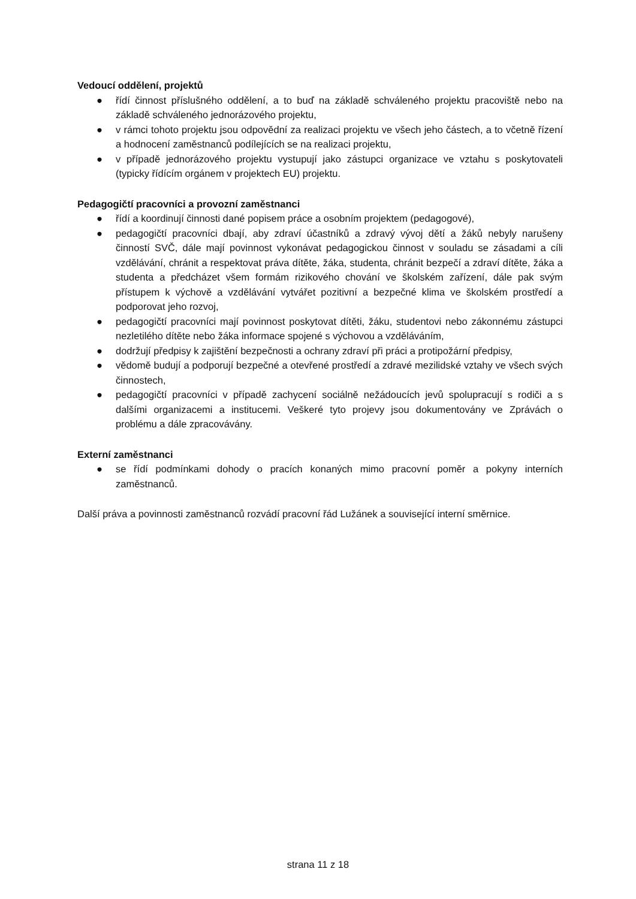Vedoucí oddělení, projektů
● řídí činnost příslušného oddělení, a to buď na základě schváleného projektu pracoviště nebo na základě schváleného jednorázového projektu,
● v rámci tohoto projektu jsou odpovědní za realizaci projektu ve všech jeho částech, a to včetně řízení a hodnocení zaměstnanců podílejících se na realizaci projektu,
● v případě jednorázového projektu vystupují jako zástupci organizace ve vztahu s poskytovateli (typicky řídícím orgánem v projektech EU) projektu.
Pedagogičtí pracovníci a provozní zaměstnanci
● řídí a koordinují činnosti dané popisem práce a osobním projektem (pedagogové),
● pedagogičtí pracovníci dbají, aby zdraví účastníků a zdravý vývoj dětí a žáků nebyly narušeny činností SVČ, dále mají povinnost vykonávat pedagogickou činnost v souladu se zásadami a cíli vzdělávání, chránit a respektovat práva dítěte, žáka, studenta, chránit bezpečí a zdraví dítěte, žáka a studenta a předcházet všem formám rizikového chování ve školském zařízení, dále pak svým přístupem k výchově a vzdělávání vytvářet pozitivní a bezpečné klima ve školském prostředí a podporovat jeho rozvoj,
● pedagogičtí pracovníci mají povinnost poskytovat dítěti, žáku, studentovi nebo zákonnému zástupci nezletilého dítěte nebo žáka informace spojené s výchovou a vzděláváním,
● dodržují předpisy k zajištění bezpečnosti a ochrany zdraví při práci a protipožární předpisy,
● vědomě budují a podporují bezpečné a otevřené prostředí a zdravé mezilidské vztahy ve všech svých činnostech,
● pedagogičtí pracovníci v případě zachycení sociálně nežádoucích jevů spolupracují s rodiči a s dalšími organizacemi a institucemi. Veškeré tyto projevy jsou dokumentovány ve Zprávách o problému a dále zpracovávány.
Externí zaměstnanci
● se řídí podmínkami dohody o pracích konaných mimo pracovní poměr a pokyny interních zaměstnanců.
Další práva a povinnosti zaměstnanců rozvádí pracovní řád Lužánek a související interní směrnice.
strana 11 z 18